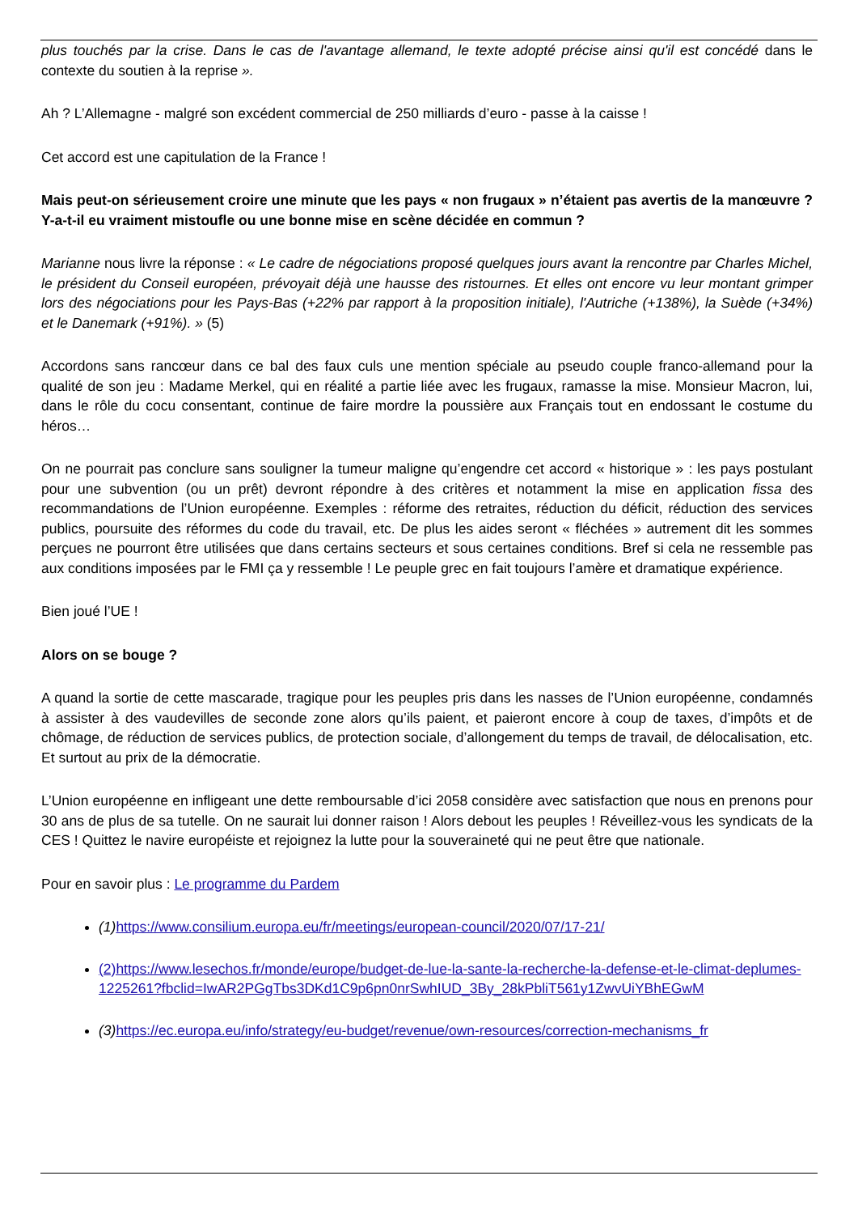plus touchés par la crise. Dans le cas de l'avantage allemand, le texte adopté précise ainsi qu'il est concédé dans le contexte du soutien à la reprise ».
Ah ? L’Allemagne - malgré son excédent commercial de 250 milliards d’euro - passe à la caisse !
Cet accord est une capitulation de la France !
Mais peut-on sérieusement croire une minute que les pays « non frugaux » n’étaient pas avertis de la manœuvre ? Y-a-t-il eu vraiment mistoufle ou une bonne mise en scène décidée en commun ?
Marianne nous livre la réponse : « Le cadre de négociations proposé quelques jours avant la rencontre par Charles Michel, le président du Conseil européen, prévoyait déjà une hausse des ristournes. Et elles ont encore vu leur montant grimper lors des négociations pour les Pays-Bas (+22% par rapport à la proposition initiale), l'Autriche (+138%), la Suède (+34%) et le Danemark (+91%). » (5)
Accordons sans rancœur dans ce bal des faux culs une mention spéciale au pseudo couple franco-allemand pour la qualité de son jeu : Madame Merkel, qui en réalité a partie liée avec les frugaux, ramasse la mise. Monsieur Macron, lui, dans le rôle du cocu consentant, continue de faire mordre la poussière aux Français tout en endossant le costume du héros…
On ne pourrait pas conclure sans souligner la tumeur maligne qu’engendre cet accord « historique » : les pays postulant pour une subvention (ou un prêt) devront répondre à des critères et notamment la mise en application fissa des recommandations de l’Union européenne. Exemples : réforme des retraites, réduction du déficit, réduction des services publics, poursuite des réformes du code du travail, etc. De plus les aides seront « fléchées » autrement dit les sommes perçues ne pourront être utilisées que dans certains secteurs et sous certaines conditions. Bref si cela ne ressemble pas aux conditions imposées par le FMI ça y ressemble ! Le peuple grec en fait toujours l’amère et dramatique expérience.
Bien joué l’UE !
Alors on se bouge ?
A quand la sortie de cette mascarade, tragique pour les peuples pris dans les nasses de l’Union européenne, condamnés à assister à des vaudevilles de seconde zone alors qu’ils paient, et paieront encore à coup de taxes, d’impôts et de chômage, de réduction de services publics, de protection sociale, d’allongement du temps de travail, de délocalisation, etc. Et surtout au prix de la démocratie.
L’Union européenne en infligeant une dette remboursable d’ici 2058 considère avec satisfaction que nous en prenons pour 30 ans de plus de sa tutelle. On ne saurait lui donner raison ! Alors debout les peuples ! Réveillez-vous les syndicats de la CES ! Quittez le navire européiste et rejoignez la lutte pour la souveraineté qui ne peut être que nationale.
Pour en savoir plus : Le programme du Pardem
(1) https://www.consilium.europa.eu/fr/meetings/european-council/2020/07/17-21/
(2)https://www.lesechos.fr/monde/europe/budget-de-lue-la-sante-la-recherche-la-defense-et-le-climat-deplumes-1225261?fbclid=IwAR2PGgTbs3DKd1C9p6pn0nrSwhIUD_3By_28kPbliT561y1ZwvUiYBhEGwM
(3) https://ec.europa.eu/info/strategy/eu-budget/revenue/own-resources/correction-mechanisms_fr